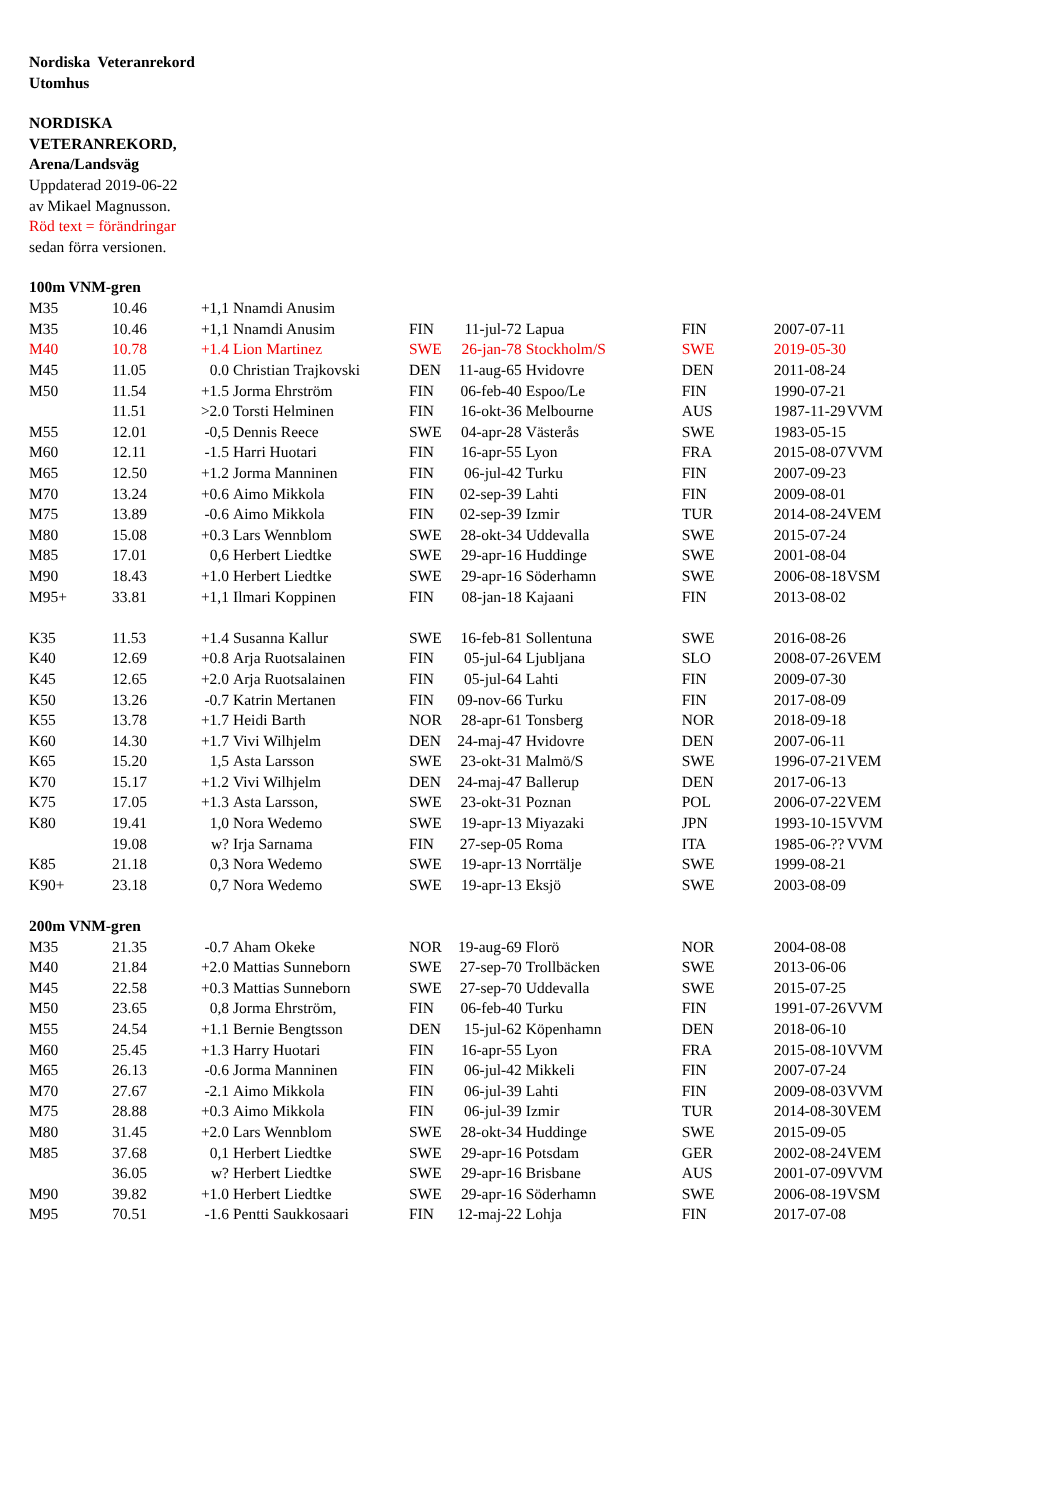Nordiska Veteranrekord
Utomhus
NORDISKA
VETERANREKORD,
Arena/Landsväg
Uppdaterad 2019-06-22
av Mikael Magnusson.
Röd text = förändringar
sedan förra versionen.
100m VNM-gren
| M35 | 10.46 | +1,1 | Nnamdi Anusim | | |
| M35 | 10.46 | +1,1 | Nnamdi Anusim | FIN | 11-jul-72 | Lapua | FIN | 2007-07-11 | |
| M40 | 10.78 | +1.4 | Lion Martinez | SWE | 26-jan-78 | Stockholm/S | SWE | 2019-05-30 | |
| M45 | 11.05 | 0.0 | Christian Trajkovski | DEN | 11-aug-65 | Hvidovre | DEN | 2011-08-24 | |
| M50 | 11.54 | +1.5 | Jorma Ehrström | FIN | 06-feb-40 | Espoo/Le | FIN | 1990-07-21 | |
| | 11.51 | >2.0 | Torsti Helminen | FIN | 16-okt-36 | Melbourne | AUS | 1987-11-29 | VVM |
| M55 | 12.01 | -0,5 | Dennis Reece | SWE | 04-apr-28 | Västerås | SWE | 1983-05-15 | |
| M60 | 12.11 | -1.5 | Harri Huotari | FIN | 16-apr-55 | Lyon | FRA | 2015-08-07 | VVM |
| M65 | 12.50 | +1.2 | Jorma Manninen | FIN | 06-jul-42 | Turku | FIN | 2007-09-23 | |
| M70 | 13.24 | +0.6 | Aimo Mikkola | FIN | 02-sep-39 | Lahti | FIN | 2009-08-01 | |
| M75 | 13.89 | -0.6 | Aimo Mikkola | FIN | 02-sep-39 | Izmir | TUR | 2014-08-24 | VEM |
| M80 | 15.08 | +0.3 | Lars Wennblom | SWE | 28-okt-34 | Uddevalla | SWE | 2015-07-24 | |
| M85 | 17.01 | 0,6 | Herbert Liedtke | SWE | 29-apr-16 | Huddinge | SWE | 2001-08-04 | |
| M90 | 18.43 | +1.0 | Herbert Liedtke | SWE | 29-apr-16 | Söderhamn | SWE | 2006-08-18 | VSM |
| M95+ | 33.81 | +1,1 | Ilmari Koppinen | FIN | 08-jan-18 | Kajaani | FIN | 2013-08-02 | |
| K35 | 11.53 | +1.4 | Susanna Kallur | SWE | 16-feb-81 | Sollentuna | SWE | 2016-08-26 | |
| K40 | 12.69 | +0.8 | Arja Ruotsalainen | FIN | 05-jul-64 | Ljubljana | SLO | 2008-07-26 | VEM |
| K45 | 12.65 | +2.0 | Arja Ruotsalainen | FIN | 05-jul-64 | Lahti | FIN | 2009-07-30 | |
| K50 | 13.26 | -0.7 | Katrin Mertanen | FIN | 09-nov-66 | Turku | FIN | 2017-08-09 | |
| K55 | 13.78 | +1.7 | Heidi Barth | NOR | 28-apr-61 | Tonsberg | NOR | 2018-09-18 | |
| K60 | 14.30 | +1.7 | Vivi Wilhjelm | DEN | 24-maj-47 | Hvidovre | DEN | 2007-06-11 | |
| K65 | 15.20 | 1,5 | Asta Larsson | SWE | 23-okt-31 | Malmö/S | SWE | 1996-07-21 | VEM |
| K70 | 15.17 | +1.2 | Vivi Wilhjelm | DEN | 24-maj-47 | Ballerup | DEN | 2017-06-13 | |
| K75 | 17.05 | +1.3 | Asta Larsson, | SWE | 23-okt-31 | Poznan | POL | 2006-07-22 | VEM |
| K80 | 19.41 | 1,0 | Nora Wedemo | SWE | 19-apr-13 | Miyazaki | JPN | 1993-10-15 | VVM |
| | 19.08 | w? | Irja Sarnama | FIN | 27-sep-05 | Roma | ITA | 1985-06-?? | VVM |
| K85 | 21.18 | 0,3 | Nora Wedemo | SWE | 19-apr-13 | Norrtälje | SWE | 1999-08-21 | |
| K90+ | 23.18 | 0,7 | Nora Wedemo | SWE | 19-apr-13 | Eksjö | SWE | 2003-08-09 | |
| 200m VNM-gren | | | | | | | | | |
| M35 | 21.35 | -0.7 | Aham Okeke | NOR | 19-aug-69 | Florö | NOR | 2004-08-08 | |
| M40 | 21.84 | +2.0 | Mattias Sunneborn | SWE | 27-sep-70 | Trollbäcken | SWE | 2013-06-06 | |
| M45 | 22.58 | +0.3 | Mattias Sunneborn | SWE | 27-sep-70 | Uddevalla | SWE | 2015-07-25 | |
| M50 | 23.65 | 0,8 | Jorma Ehrström, | FIN | 06-feb-40 | Turku | FIN | 1991-07-26 | VVM |
| M55 | 24.54 | +1.1 | Bernie Bengtsson | DEN | 15-jul-62 | Köpenhamn | DEN | 2018-06-10 | |
| M60 | 25.45 | +1.3 | Harry Huotari | FIN | 16-apr-55 | Lyon | FRA | 2015-08-10 | VVM |
| M65 | 26.13 | -0.6 | Jorma Manninen | FIN | 06-jul-42 | Mikkeli | FIN | 2007-07-24 | |
| M70 | 27.67 | -2.1 | Aimo Mikkola | FIN | 06-jul-39 | Lahti | FIN | 2009-08-03 | VVM |
| M75 | 28.88 | +0.3 | Aimo Mikkola | FIN | 06-jul-39 | Izmir | TUR | 2014-08-30 | VEM |
| M80 | 31.45 | +2.0 | Lars Wennblom | SWE | 28-okt-34 | Huddinge | SWE | 2015-09-05 | |
| M85 | 37.68 | 0,1 | Herbert Liedtke | SWE | 29-apr-16 | Potsdam | GER | 2002-08-24 | VEM |
| | 36.05 | w? | Herbert Liedtke | SWE | 29-apr-16 | Brisbane | AUS | 2001-07-09 | VVM |
| M90 | 39.82 | +1.0 | Herbert Liedtke | SWE | 29-apr-16 | Söderhamn | SWE | 2006-08-19 | VSM |
| M95 | 70.51 | -1.6 | Pentti Saukkosaari | FIN | 12-maj-22 | Lohja | FIN | 2017-07-08 | |